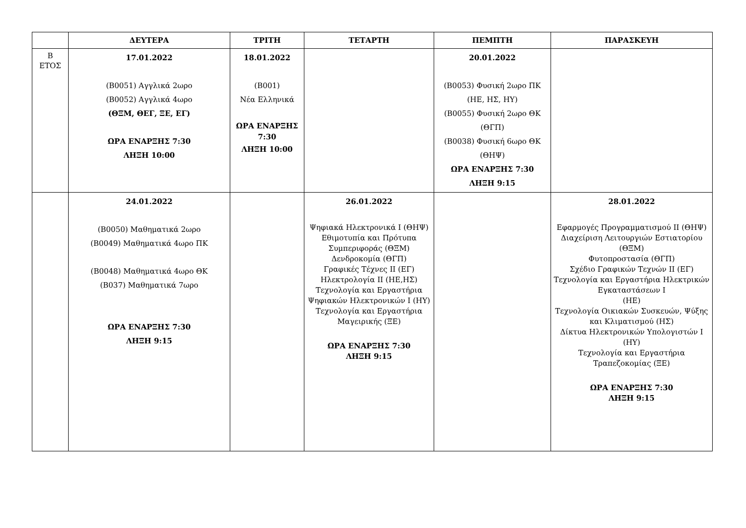| | ΔΕΥΤΕΡΑ | ΤΡΙΤΗ | ΤΕΤΑΡΤΗ | ΠΕΜΠΤΗ | ΠΑΡΑΣΚΕΥΗ |
| --- | --- | --- | --- | --- | --- |
| Β ΕΤΟΣ | 17.01.2022 (Β0051) Αγγλικά 2ωρο (Β0052) Αγγλικά 4ωρο (ΘΞΜ, ΘΕΓ, ΞΕ, ΕΓ) ΩΡΑ ΕΝΑΡΞΗΣ 7:30 ΛΗΞΗ 10:00 | 18.01.2022 (Β001) Νέα Ελληνικά ΩΡΑ ΕΝΑΡΞΗΣ 7:30 ΛΗΞΗ 10:00 | | 20.01.2022 (Β0053) Φυσική 2ωρο ΠΚ (ΗΕ, ΗΣ, ΗΥ) (Β0055) Φυσική 2ωρο ΘΚ (ΘΓΠ) (Β0038) Φυσική 6ωρο ΘΚ (ΘΗΨ) ΩΡΑ ΕΝΑΡΞΗΣ 7:30 ΛΗΞΗ 9:15 | |
| | 24.01.2022 (Β0050) Μαθηματικά 2ωρο (Β0049) Μαθηματικά 4ωρο ΠΚ (Β0048) Μαθηματικά 4ωρο ΘΚ (Β037) Μαθηματικά 7ωρο ΩΡΑ ΕΝΑΡΞΗΣ 7:30 ΛΗΞΗ 9:15 | | 26.01.2022 Ψηφιακά Ηλεκτρονικά Ι (ΘΗΨ) Εθιμοτυπία και Πρότυπα Συμπεριφοράς (ΘΞΜ) Δενδροκομία (ΘΓΠ) Γραφικές Τέχνες ΙΙ (ΕΓ) Ηλεκτρολογία ΙΙ (ΗΕ,ΗΣ) Τεχνολογία και Εργαστήρια Ψηφιακών Ηλεκτρονικών Ι (ΗΥ) Τεχνολογία και Εργαστήρια Μαγειρικής (ΞΕ) ΩΡΑ ΕΝΑΡΞΗΣ 7:30 ΛΗΞΗ 9:15 | | 28.01.2022 Εφαρμογές Προγραμματισμού ΙΙ (ΘΗΨ) Διαχείριση Λειτουργιών Εστιατορίου (ΘΞΜ) Φυτοπροστασία (ΘΓΠ) Σχέδιο Γραφικών Τεχνών ΙΙ (ΕΓ) Τεχνολογία και Εργαστήρια Ηλεκτρικών Εγκαταστάσεων Ι (ΗΕ) Τεχνολογία Οικιακών Συσκευών, Ψύξης και Κλιματισμού (ΗΣ) Δίκτυα Ηλεκτρονικών Υπολογιστών Ι (ΗΥ) Τεχνολογία και Εργαστήρια Τραπεζοκομίας (ΞΕ) ΩΡΑ ΕΝΑΡΞΗΣ 7:30 ΛΗΞΗ 9:15 |